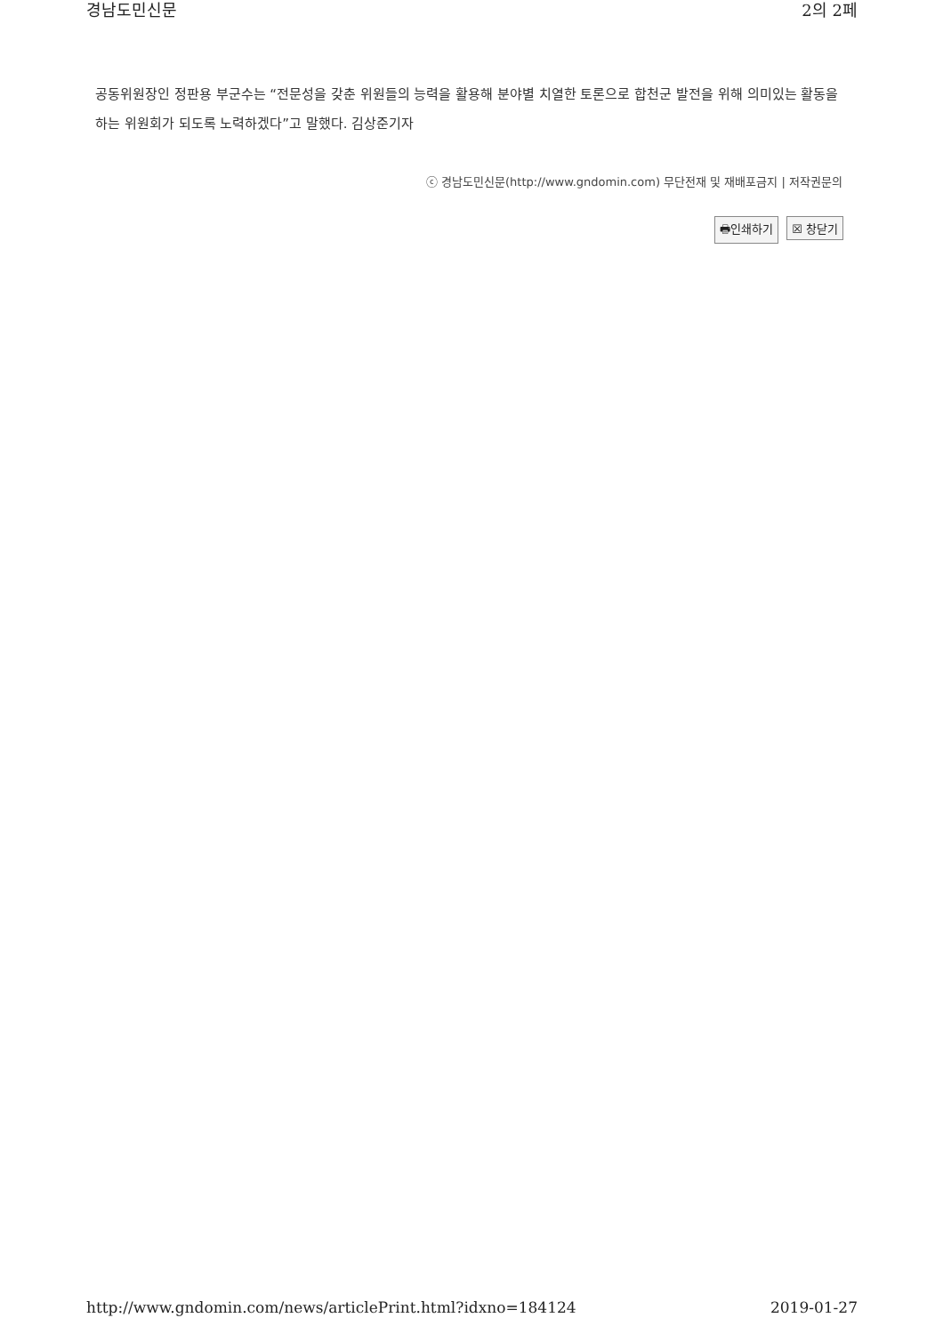경남도민신문 2의 2페
공동위원장인 정판용 부군수는 “전문성을 갖춘 위원들의 능력을 활용해 분야별 치열한 토론으로 합천군 발전을 위해 의미있는 활동을 하는 위원회가 되도록 노력하겠다”고 말했다. 김상준기자
ⓒ 경남도민신문(http://www.gndomin.com) 무단전재 및 재배포금지 | 저작권문의
🖶인쇄하기 ☒ 창닫기
http://www.gndomin.com/news/articlePrint.html?idxno=184124 2019-01-27